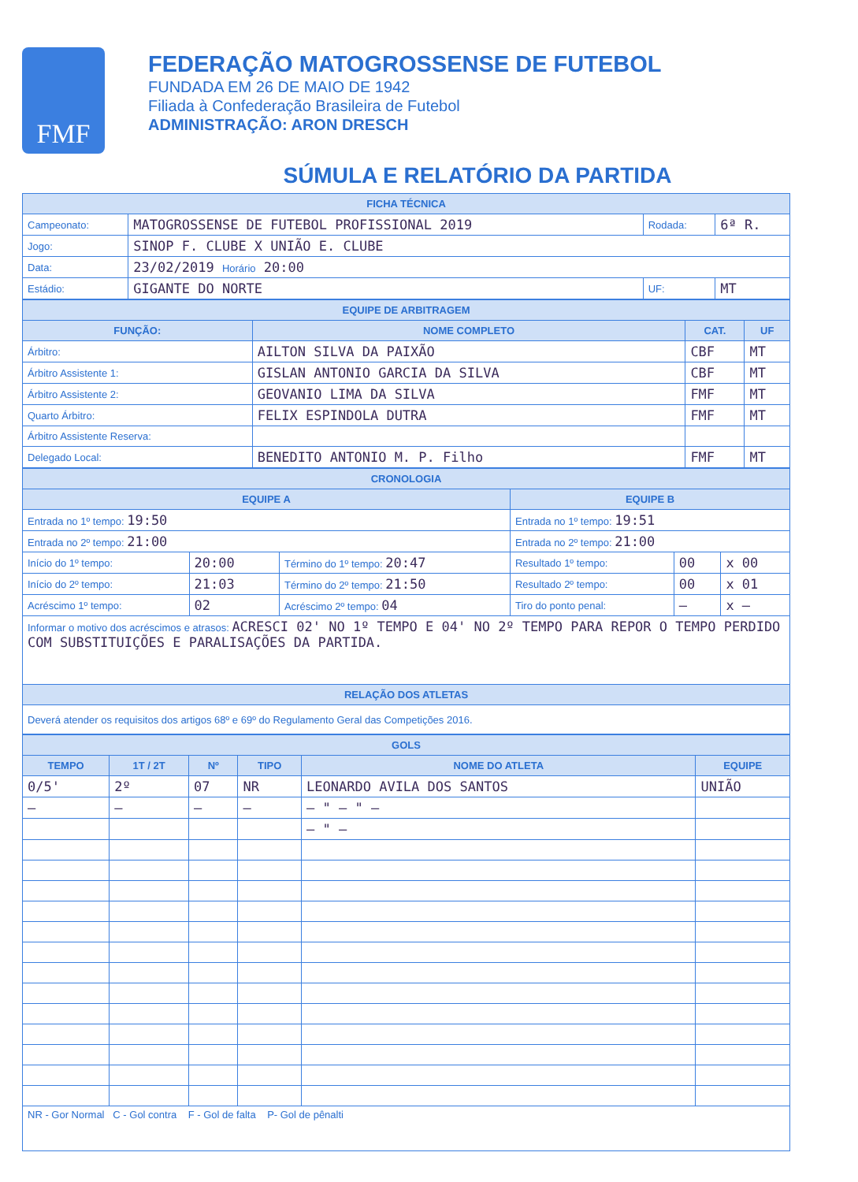FMF
FEDERAÇÃO MATOGROSSENSE DE FUTEBOL
FUNDADA EM 26 DE MAIO DE 1942
Filiada à Confederação Brasileira de Futebol
ADMINISTRAÇÃO: ARON DRESCH
SÚMULA E RELATÓRIO DA PARTIDA
| FICHA TÉCNICA | | | |
| --- | --- | --- | --- |
| Campeonato: | MATOGROSSENSE DE FUTEBOL PROFISSIONAL 2019 | Rodada: | 6ª R. |
| Jogo: | SINOP F. CLUBE X UNIÃO E. CLUBE | | |
| Data: | 23/02/2019 Horário 20:00 | | |
| Estádio: | GIGANTE DO NORTE | UF: | MT |
| EQUIPE DE ARBITRAGEM | | | |
| --- | --- | --- | --- |
| FUNÇÃO: | NOME COMPLETO | CAT. | UF |
| Árbitro: | AILTON SILVA DA PAIXÃO | CBF | MT |
| Árbitro Assistente 1: | GISLAN ANTONIO GARCIA DA SILVA | CBF | MT |
| Árbitro Assistente 2: | GEOVANIO LIMA DA SILVA | FMF | MT |
| Quarto Árbitro: | FELIX ESPINDOLA DUTRA | FMF | MT |
| Árbitro Assistente Reserva: | | | |
| Delegado Local: | BENEDITO ANTONIO M. P. Filho | FMF | MT |
| CRONOLOGIA | | | | | |
| --- | --- | --- | --- | --- | --- |
| EQUIPE A | | | EQUIPE B | | |
| Entrada no 1º tempo: 19:50 | | | Entrada no 1º tempo: 19:51 | | |
| Entrada no 2º tempo: 21:00 | | | Entrada no 2º tempo: 21:00 | | |
| Início do 1º tempo: | 20:00 | Término do 1º tempo: 20:47 | Resultado 1º tempo: | 00 | x 00 |
| Início do 2º tempo: | 21:03 | Término do 2º tempo: 21:50 | Resultado 2º tempo: | 00 | x 01 |
| Acréscimo 1º tempo: | 02 | Acréscimo 2º tempo: 04 | Tiro do ponto penal: | — | x — |
| Informar o motivo dos acréscimos e atrasos: ACRESCI 02' NO 1º TEMPO E 04' NO 2º TEMPO PARA REPOR O TEMPO PERDIDO COM SUBSTITUIÇÕES E PARALISAÇÕES DA PARTIDA. | | | | | |
| RELAÇÃO DOS ATLETAS | | | | | |
| Deverá atender os requisitos dos artigos 68º e 69º do Regulamento Geral das Competições 2016. | | | | | |
| GOLS | | | | | |
| --- | --- | --- | --- | --- | --- |
| TEMPO | 1T / 2T | Nº | TIPO | NOME DO ATLETA | EQUIPE |
| 0/5' | 2º | 07 | NR | LEONARDO AVILA DOS SANTOS | UNIÃO |
| — | — | — | — | — " — " — | |
| | | | | — " — | |
| NR - Gor Normal C - Gol contra F - Gol de falta P- Gol de pênalti | | | | | |